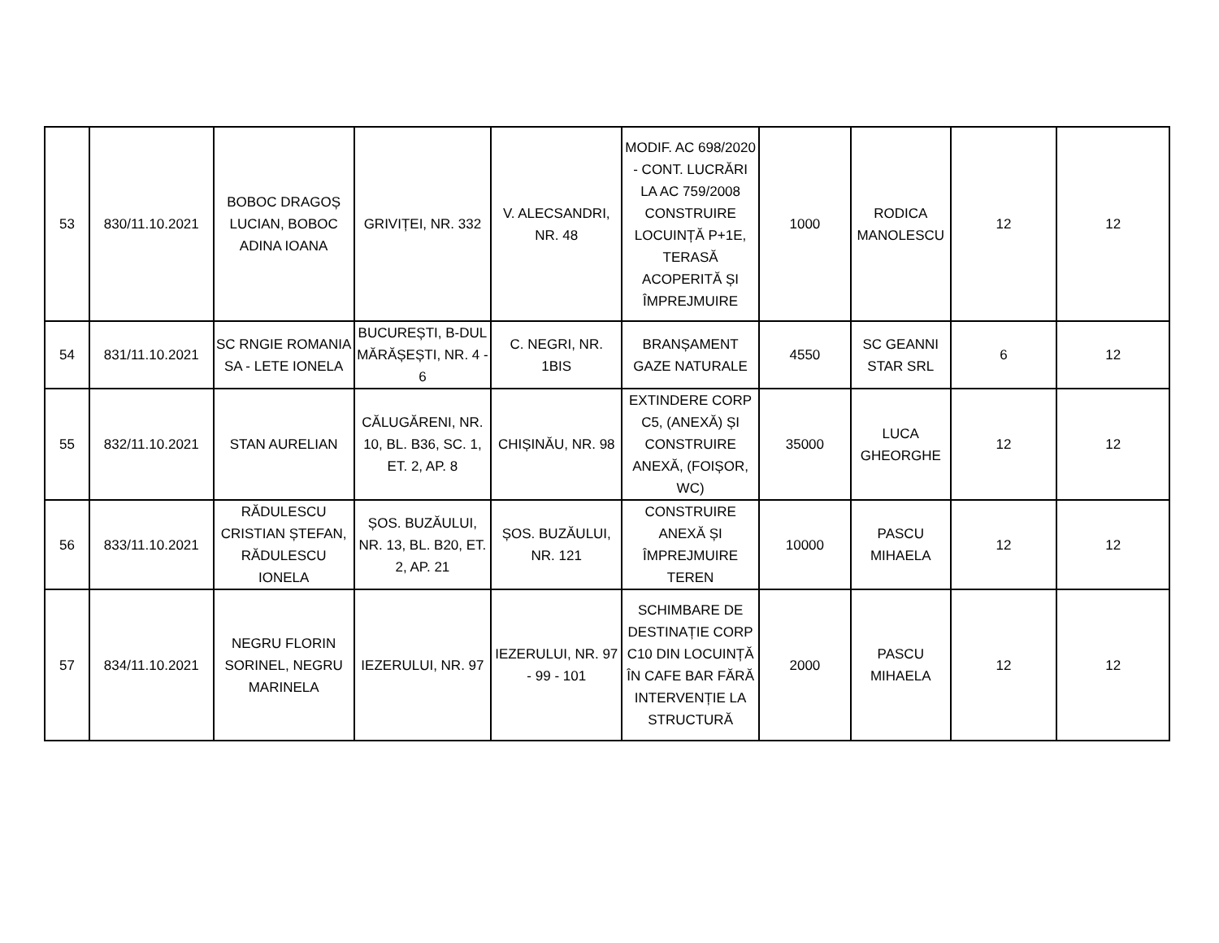| 53 | 830/11.10.2021 | BOBOC DRAGOȘ LUCIAN, BOBOC ADINA IOANA | GRIVIȚEI, NR. 332 | V. ALECSANDRI, NR. 48 | MODIF. AC 698/2020 - CONT. LUCRĂRI LA AC 759/2008 CONSTRUIRE LOCUINȚĂ P+1E, TERASĂ ACOPERITĂ ȘI ÎMPREJMUIRE | 1000 | RODICA MANOLESCU | 12 | 12 |
| 54 | 831/11.10.2021 | SC RNGIE ROMANIA SA - LETE IONELA | BUCUREȘTI, B-DUL MĂRĂȘEȘTI, NR. 4 - 6 | C. NEGRI, NR. 1BIS | BRANȘAMENT GAZE NATURALE | 4550 | SC GEANNI STAR SRL | 6 | 12 |
| 55 | 832/11.10.2021 | STAN AURELIAN | CĂLUGĂRENI, NR. 10, BL. B36, SC. 1, ET. 2, AP. 8 | CHIȘINĂU, NR. 98 | EXTINDERE CORP C5, (ANEXĂ) ȘI CONSTRUIRE ANEXĂ, (FOIȘOR, WC) | 35000 | LUCA GHEORGHE | 12 | 12 |
| 56 | 833/11.10.2021 | RĂDULESCU CRISTIAN ȘTEFAN, RĂDULESCU IONELA | ȘOS. BUZĂULUI, NR. 13, BL. B20, ET. 2, AP. 21 | ȘOS. BUZĂULUI, NR. 121 | CONSTRUIRE ANEXĂ ȘI ÎMPREJMUIRE TEREN | 10000 | PASCU MIHAELA | 12 | 12 |
| 57 | 834/11.10.2021 | NEGRU FLORIN SORINEL, NEGRU MARINELA | IEZERULUI, NR. 97 | IEZERULUI, NR. 97 - 99 - 101 | SCHIMBARE DE DESTINAȚIE CORP C10 DIN LOCUINȚĂ ÎN CAFE BAR FĂRĂ INTERVENȚIE LA STRUCTURĂ | 2000 | PASCU MIHAELA | 12 | 12 |